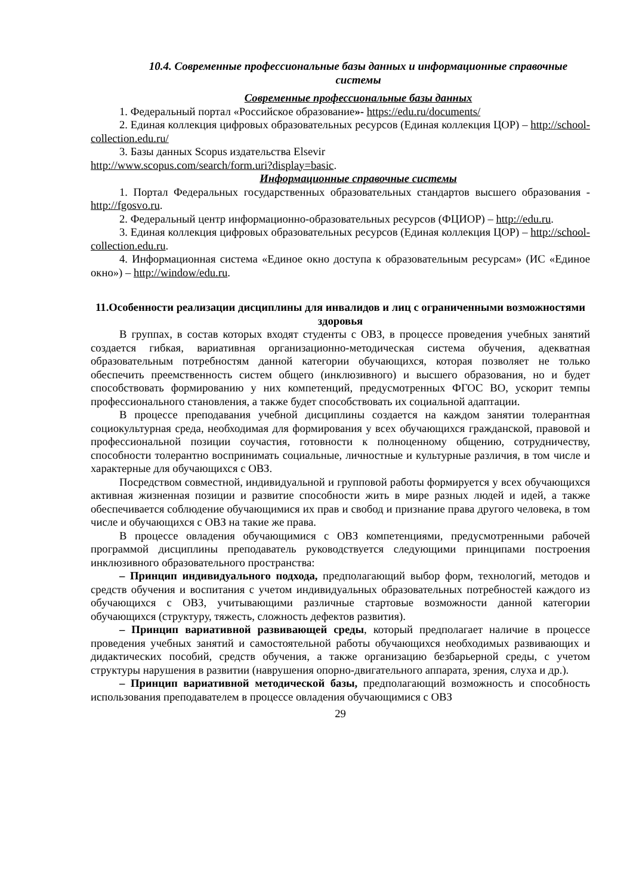10.4. Современные профессиональные базы данных и информационные справочные системы
Современные профессиональные базы данных
1. Федеральный портал «Российское образование»- https://edu.ru/documents/
2. Единая коллекция цифровых образовательных ресурсов (Единая коллекция ЦОР) – http://school-collection.edu.ru/
3. Базы данных Scopus издательства Elsevir
http://www.scopus.com/search/form.uri?display=basic.
Информационные справочные системы
1. Портал Федеральных государственных образовательных стандартов высшего образования - http://fgosvo.ru.
2. Федеральный центр информационно-образовательных ресурсов (ФЦИОР) – http://edu.ru.
3. Единая коллекция цифровых образовательных ресурсов (Единая коллекция ЦОР) – http://school-collection.edu.ru.
4. Информационная система «Единое окно доступа к образовательным ресурсам» (ИС «Единое окно») – http://window/edu.ru.
11.Особенности реализации дисциплины для инвалидов и лиц с ограниченными возможностями здоровья
В группах, в состав которых входят студенты с ОВЗ, в процессе проведения учебных занятий создается гибкая, вариативная организационно-методическая система обучения, адекватная образовательным потребностям данной категории обучающихся, которая позволяет не только обеспечить преемственность систем общего (инклюзивного) и высшего образования, но и будет способствовать формированию у них компетенций, предусмотренных ФГОС ВО, ускорит темпы профессионального становления, а также будет способствовать их социальной адаптации.
В процессе преподавания учебной дисциплины создается на каждом занятии толерантная социокультурная среда, необходимая для формирования у всех обучающихся гражданской, правовой и профессиональной позиции соучастия, готовности к полноценному общению, сотрудничеству, способности толерантно воспринимать социальные, личностные и культурные различия, в том числе и характерные для обучающихся с ОВЗ.
Посредством совместной, индивидуальной и групповой работы формируется у всех обучающихся активная жизненная позиции и развитие способности жить в мире разных людей и идей, а также обеспечивается соблюдение обучающимися их прав и свобод и признание права другого человека, в том числе и обучающихся с ОВЗ на такие же права.
В процессе овладения обучающимися с ОВЗ компетенциями, предусмотренными рабочей программой дисциплины преподаватель руководствуется следующими принципами построения инклюзивного образовательного пространства:
– Принцип индивидуального подхода, предполагающий выбор форм, технологий, методов и средств обучения и воспитания с учетом индивидуальных образовательных потребностей каждого из обучающихся с ОВЗ, учитывающими различные стартовые возможности данной категории обучающихся (структуру, тяжесть, сложность дефектов развития).
– Принцип вариативной развивающей среды, который предполагает наличие в процессе проведения учебных занятий и самостоятельной работы обучающихся необходимых развивающих и дидактических пособий, средств обучения, а также организацию безбарьерной среды, с учетом структуры нарушения в развитии (наврушения опорно-двигательного аппарата, зрения, слуха и др.).
– Принцип вариативной методической базы, предполагающий возможность и способность использования преподавателем в процессе овладения обучающимися с ОВЗ
29